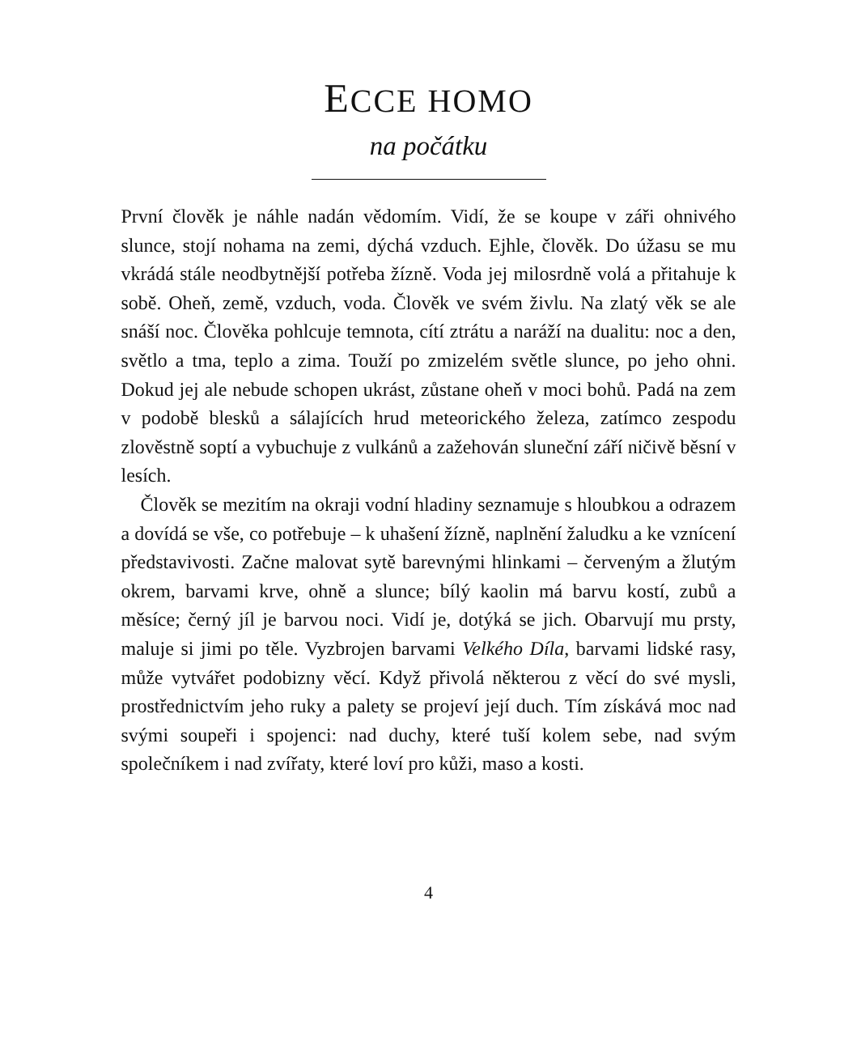ECCE HOMO
na počátku
První člověk je náhle nadán vědomím. Vidí, že se koupe v záři ohnivého slunce, stojí nohama na zemi, dýchá vzduch. Ejhle, člověk. Do úžasu se mu vkrádá stále neodbytnější potřeba žízně. Voda jej milosrdně volá a přitahuje k sobě. Oheň, země, vzduch, voda. Člověk ve svém živlu. Na zlatý věk se ale snáší noc. Člověka pohlcuje temnota, cítí ztrátu a naráží na dualitu: noc a den, světlo a tma, teplo a zima. Touží po zmizelém světle slunce, po jeho ohni. Dokud jej ale nebude schopen ukrást, zůstane oheň v moci bohů. Padá na zem v podobě blesků a sálajících hrud meteorického železa, zatímco zespodu zlověstně soptí a vybuchuje z vulkánů a zažehován sluneční září ničivě běsní v lesích.
Člověk se mezitím na okraji vodní hladiny seznamuje s hloubkou a odrazem a dovídá se vše, co potřebuje – k uhašení žízně, naplnění žaludku a ke vznícení představivosti. Začne malovat sytě barevnými hlinkami – červeným a žlutým okrem, barvami krve, ohně a slunce; bílý kaolin má barvu kostí, zubů a měsíce; černý jíl je barvou noci. Vidí je, dotýká se jich. Obarvují mu prsty, maluje si jimi po těle. Vyzbrojen barvami Velkého Díla, barvami lidské rasy, může vytvářet podobizny věcí. Když přivolá některou z věcí do své mysli, prostřednictvím jeho ruky a palety se projeví její duch. Tím získává moc nad svými soupeři i spojenci: nad duchy, které tuší kolem sebe, nad svým společníkem i nad zvířaty, které loví pro kůži, maso a kosti.
4